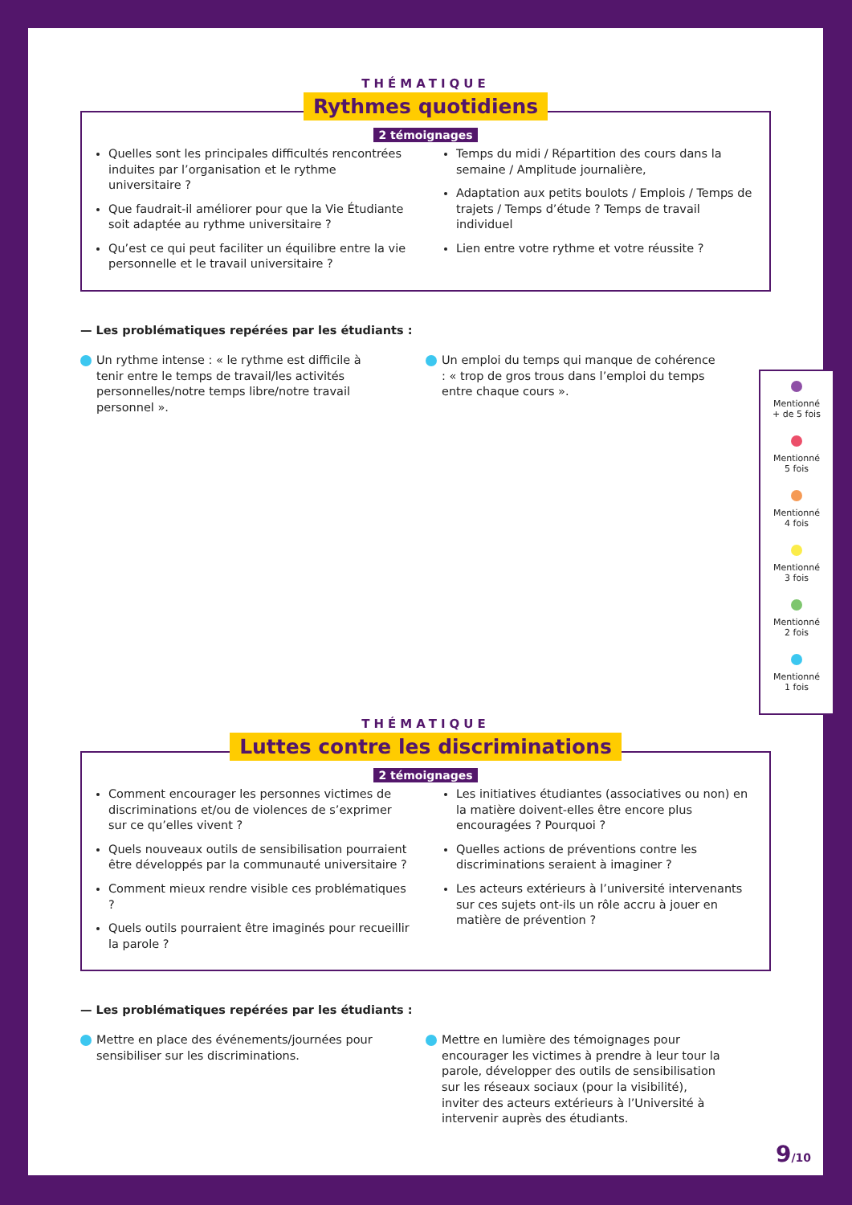THÉMATIQUE
Rythmes quotidiens
2 témoignages
Quelles sont les principales difficultés rencontrées induites par l’organisation et le rythme universitaire ?
Que faudrait-il améliorer pour que la Vie Étudiante soit adaptée au rythme universitaire ?
Qu’est ce qui peut faciliter un équilibre entre la vie personnelle et le travail universitaire ?
Temps du midi / Répartition des cours dans la semaine / Amplitude journalière,
Adaptation aux petits boulots / Emplois / Temps de trajets / Temps d’étude ? Temps de travail individuel
Lien entre votre rythme et votre réussite ?
— Les problématiques repérées par les étudiants :
Un rythme intense : « le rythme est difficile à tenir entre le temps de travail/les activités personnelles/notre temps libre/notre travail personnel ».
Un emploi du temps qui manque de cohérence : « trop de gros trous dans l’emploi du temps entre chaque cours ».
THÉMATIQUE
Luttes contre les discriminations
2 témoignages
Comment encourager les personnes victimes de discriminations et/ou de violences de s’exprimer sur ce qu’elles vivent ?
Quels nouveaux outils de sensibilisation pourraient être développés par la communauté universitaire ?
Comment mieux rendre visible ces problématiques ?
Quels outils pourraient être imaginés pour recueillir la parole ?
Les initiatives étudiantes (associatives ou non) en la matière doivent-elles être encore plus encouragées ? Pourquoi ?
Quelles actions de préventions contre les discriminations seraient à imaginer ?
Les acteurs extérieurs à l’université intervenants sur ces sujets ont-ils un rôle accru à jouer en matière de prévention ?
— Les problématiques repérées par les étudiants :
Mettre en place des événements/journées pour sensibiliser sur les discriminations.
Mettre en lumière des témoignages pour encourager les victimes à prendre à leur tour la parole, développer des outils de sensibilisation sur les réseaux sociaux (pour la visibilité), inviter des acteurs extérieurs à l’Université à intervenir auprès des étudiants.
Mentionné
+ de 5 fois
Mentionné
5 fois
Mentionné
4 fois
Mentionné
3 fois
Mentionné
2 fois
Mentionné
1 fois
9/10